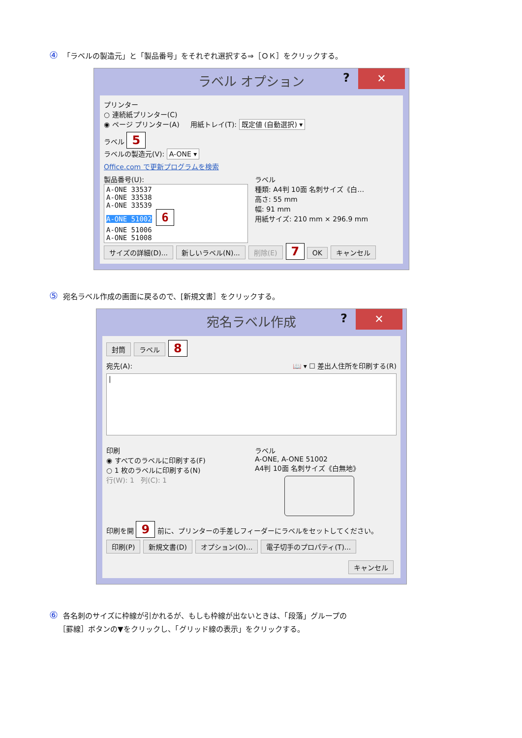④ 「ラベルの製造元」と「製品番号」をそれぞれ選択する⇒［ＯＫ］をクリックする。
? ✕
ラベル オプション
プリンター
○ 連続紙プリンター(C)
◉ ページ プリンター(A) 用紙トレイ(T): 既定値 (自動選択) ▾
ラベル 5
ラベルの製造元(V): A-ONE ▾
Office.com で更新プログラムを検索
製品番号(U):
A-ONE 33537
A-ONE 33538
A-ONE 33539
A-ONE 51002 6
A-ONE 51006
A-ONE 51008
ラベル
種類: A4判 10面 名刺サイズ《白…
高さ: 55 mm
幅: 91 mm
用紙サイズ: 210 mm × 296.9 mm
サイズの詳細(D)... 新しいラベル(N)... 削除(E) 7 OK キャンセル
⑤ 宛名ラベル作成の画面に戻るので、[新規文書］をクリックする。
? ✕
宛名ラベル作成
封筒 ラベル 8
宛先(A): 📖 ▾ ☐ 差出人住所を印刷する(R)
|
印刷
◉ すべてのラベルに印刷する(F)
○ 1 枚のラベルに印刷する(N)
行(W): 1 列(C): 1
ラベル
A-ONE, A-ONE 51002
A4判 10面 名刺サイズ《白無地》
印刷を開 9 前に、プリンターの手差しフィーダーにラベルをセットしてください。
印刷(P) 新規文書(D) オプション(O)... 電子切手のプロパティ(T)...
キャンセル
⑥ 各名刺のサイズに枠線が引かれるが、もしも枠線が出ないときは、「段落」グループの
［罫線］ボタンの▼をクリックし、「グリッド線の表示」をクリックする。